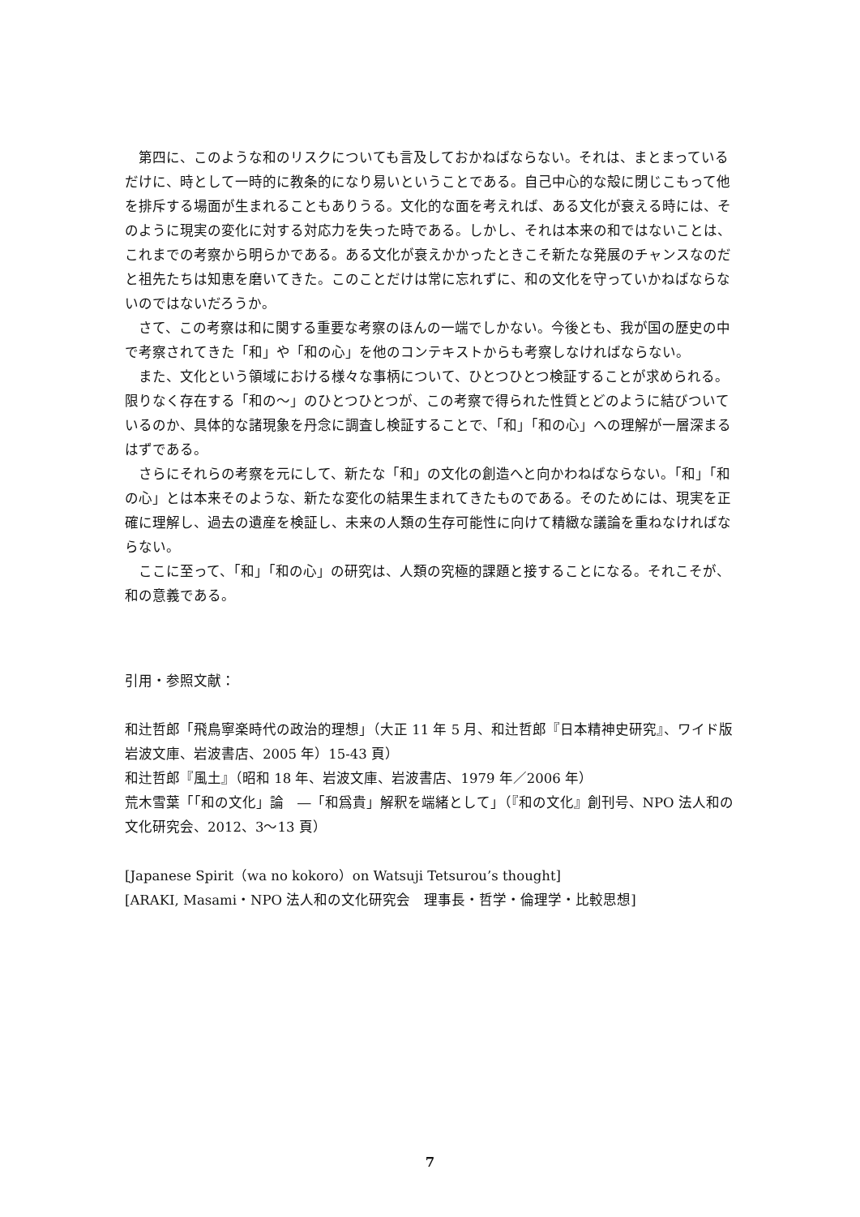第四に、このような和のリスクについても言及しておかねばならない。それは、まとまっているだけに、時として一時的に教条的になり易いということである。自己中心的な殻に閉じこもって他を排斥する場面が生まれることもありうる。文化的な面を考えれば、ある文化が衰える時には、そのように現実の変化に対する対応力を失った時である。しかし、それは本来の和ではないことは、これまでの考察から明らかである。ある文化が衰えかかったときこそ新たな発展のチャンスなのだと祖先たちは知恵を磨いてきた。このことだけは常に忘れずに、和の文化を守っていかねばならないのではないだろうか。
さて、この考察は和に関する重要な考察のほんの一端でしかない。今後とも、我が国の歴史の中で考察されてきた「和」や「和の心」を他のコンテキストからも考察しなければならない。
また、文化という領域における様々な事柄について、ひとつひとつ検証することが求められる。限りなく存在する「和の～」のひとつひとつが、この考察で得られた性質とどのように結びついているのか、具体的な諸現象を丹念に調査し検証することで、「和」「和の心」への理解が一層深まるはずである。
さらにそれらの考察を元にして、新たな「和」の文化の創造へと向かわねばならない。「和」「和の心」とは本来そのような、新たな変化の結果生まれてきたものである。そのためには、現実を正確に理解し、過去の遺産を検証し、未来の人類の生存可能性に向けて精緻な議論を重ねなければならない。
ここに至って、「和」「和の心」の研究は、人類の究極的課題と接することになる。それこそが、和の意義である。
引用・参照文献：
和辻哲郎「飛鳥寧楽時代の政治的理想」（大正 11 年 5 月、和辻哲郎『日本精神史研究』、ワイド版岩波文庫、岩波書店、2005 年）15-43 頁）
和辻哲郎『風土』（昭和 18 年、岩波文庫、岩波書店、1979 年／2006 年）
荒木雪葉「「和の文化」論　―「和爲貴」解釈を端緒として」（『和の文化』創刊号、NPO 法人和の文化研究会、2012、3～13 頁）
[Japanese Spirit（wa no kokoro）on Watsuji Tetsurou’s thought]
[ARAKI, Masami・NPO 法人和の文化研究会　理事長・哲学・倫理学・比較思想]
7